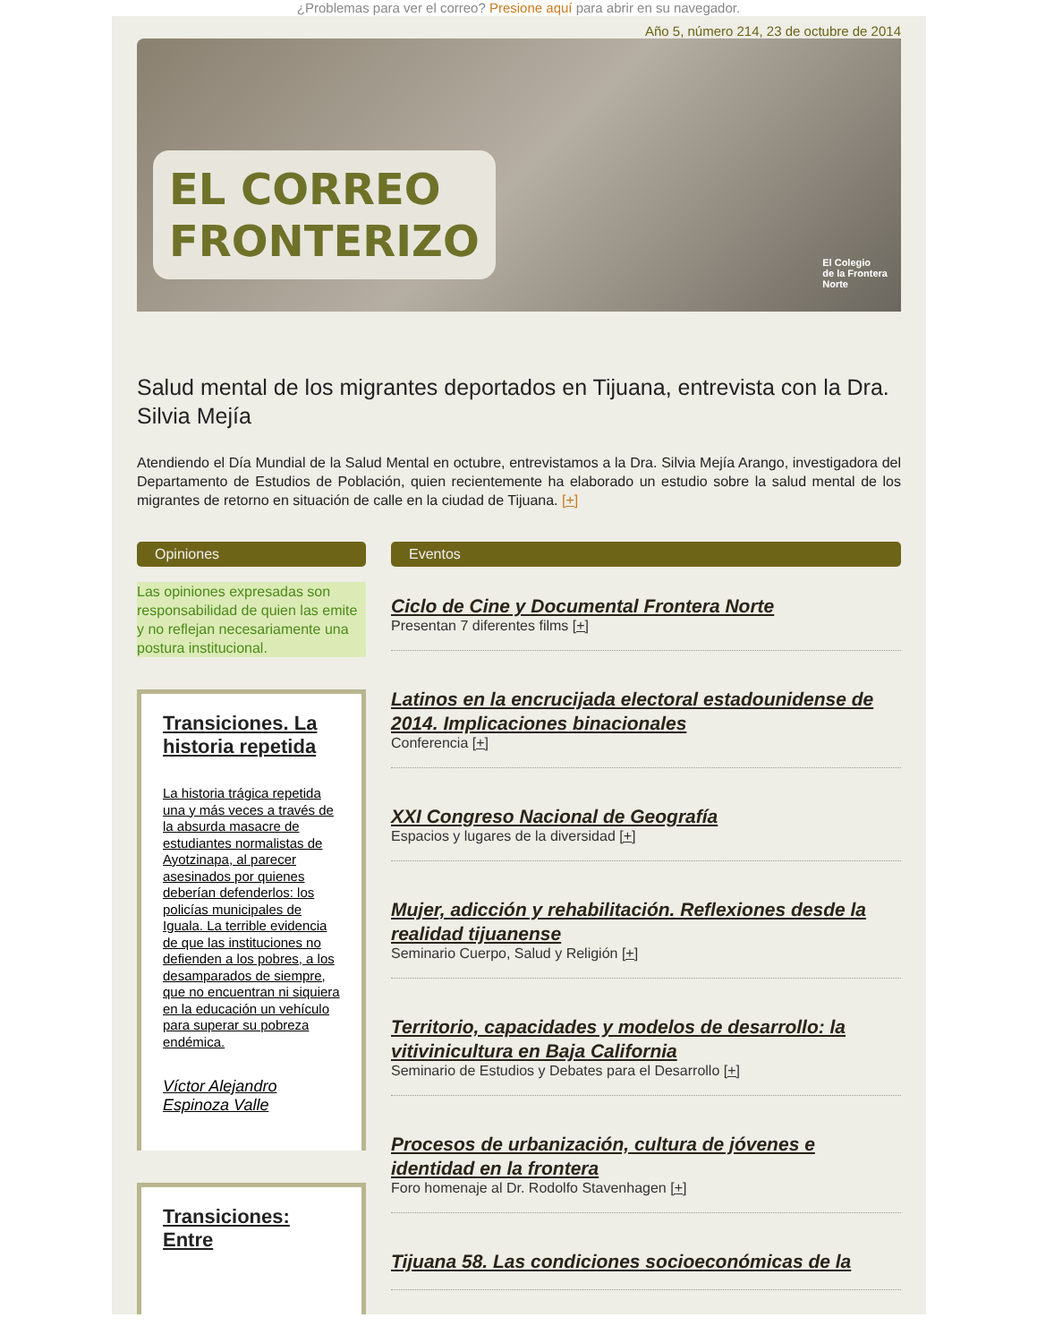¿Problemas para ver el correo? Presione aquí para abrir en su navegador.
Año 5, número 214, 23 de octubre de 2014
EL CORREO
FRONTERIZO
El Colegio
de la Frontera
Norte
Salud mental de los migrantes deportados en Tijuana, entrevista con la Dra. Silvia Mejía
Atendiendo el Día Mundial de la Salud Mental en octubre, entrevistamos a la Dra. Silvia Mejía Arango, investigadora del Departamento de Estudios de Población, quien recientemente ha elaborado un estudio sobre la salud mental de los migrantes de retorno en situación de calle en la ciudad de Tijuana. [+]
Opiniones
Las opiniones expresadas son responsabilidad de quien las emite y no reflejan necesariamente una postura institucional.
Transiciones. La historia repetida
La historia trágica repetida una y más veces a través de la absurda masacre de estudiantes normalistas de Ayotzinapa, al parecer asesinados por quienes deberían defenderlos: los policías municipales de Iguala. La terrible evidencia de que las instituciones no defienden a los pobres, a los desamparados de siempre, que no encuentran ni siquiera en la educación un vehículo para superar su pobreza endémica.
Víctor Alejandro Espinoza Valle
Transiciones: Entre
Eventos
Ciclo de Cine y Documental Frontera Norte
Presentan 7 diferentes films [+]
Latinos en la encrucijada electoral estadounidense de 2014. Implicaciones binacionales
Conferencia [+]
XXI Congreso Nacional de Geografía
Espacios y lugares de la diversidad [+]
Mujer, adicción y rehabilitación. Reflexiones desde la realidad tijuanense
Seminario Cuerpo, Salud y Religión [+]
Territorio, capacidades y modelos de desarrollo: la vitivinicultura en Baja California
Seminario de Estudios y Debates para el Desarrollo [+]
Procesos de urbanización, cultura de jóvenes e identidad en la frontera
Foro homenaje al Dr. Rodolfo Stavenhagen [+]
Tijuana 58. Las condiciones socioeconómicas de la